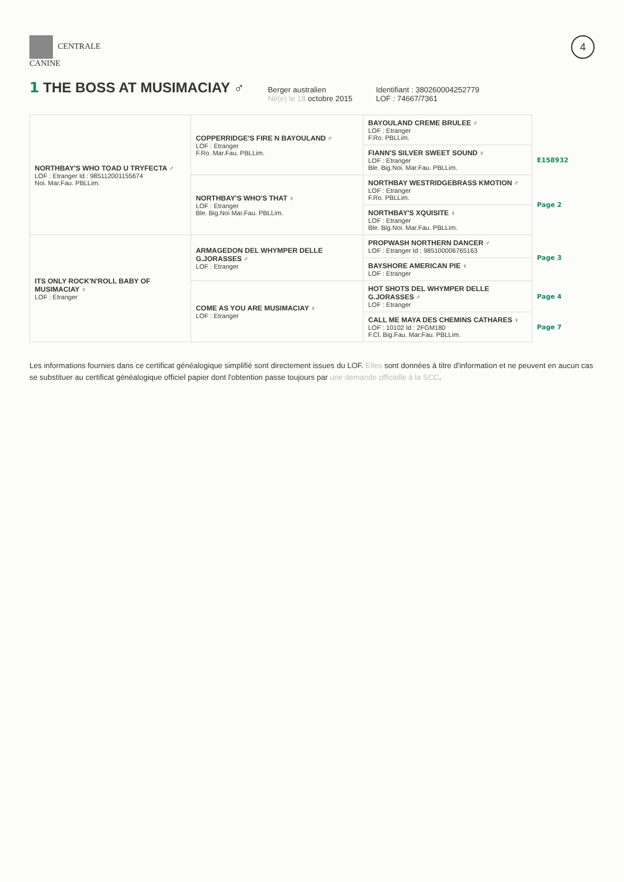CENTRALE
CANINE
4
1 THE BOSS AT MUSIMACIAY ♂
Berger australien
Né(e) le 18 octobre 2015
Identifiant : 380260004252779
LOF : 74667/7361
| NORTHBAY'S WHO TOAD U TRYFECTA ♂ LOF : Etranger Id : 985112001155674 Noi. Mar.Fau. PBLLim. | COPPERRIDGE'S FIRE N BAYOULAND ♂ LOF : Etranger F.Ro. Mar.Fau. PBLLim. | BAYOULAND CREME BRULEE ♂ LOF : Etranger F.Ro. PBLLim. | |
| | | FIANN'S SILVER SWEET SOUND ♀ LOF : Etranger Ble. Big.Noi. Mar.Fau. PBLLim. | E158932 |
| | NORTHBAY'S WHO'S THAT ♀ LOF : Etranger Ble. Big.Noi Mar.Fau. PBLLim. | NORTHBAY WESTRIDGEBRASS KMOTION ♂ LOF : Etranger F.Ro. PBLLim. | Page 2 |
| | | NORTHBAY'S XQUISITE ♀ LOF : Etranger Ble. Big.Noi. Mar.Fau. PBLLim. | |
| ITS ONLY ROCK'N'ROLL BABY OF MUSIMACIAY ♀ LOF : Etranger | ARMAGEDON DEL WHYMPER DELLE G.JORASSES ♂ LOF : Etranger | PROPWASH NORTHERN DANCER ♂ LOF : Etranger Id : 985100006765163 | Page 3 |
| | | BAYSHORE AMERICAN PIE ♀ LOF : Etranger | |
| | COME AS YOU ARE MUSIMACIAY ♀ LOF : Etranger | HOT SHOTS DEL WHYMPER DELLE G.JORASSES ♂ LOF : Etranger | Page 4 |
| | | CALL ME MAYA DES CHEMINS CATHARES ♀ LOF : 10102 Id : 2FGM180 F.Cl. Big.Fau. Mar.Fau. PBLLim. | Page 7 |
Les informations fournies dans ce certificat généalogique simplifié sont directement issues du LOF. Elles sont données à titre d'information et ne peuvent en aucun cas se substituer au certificat généalogique officiel papier dont l'obtention passe toujours par une demande officielle à la SCC.